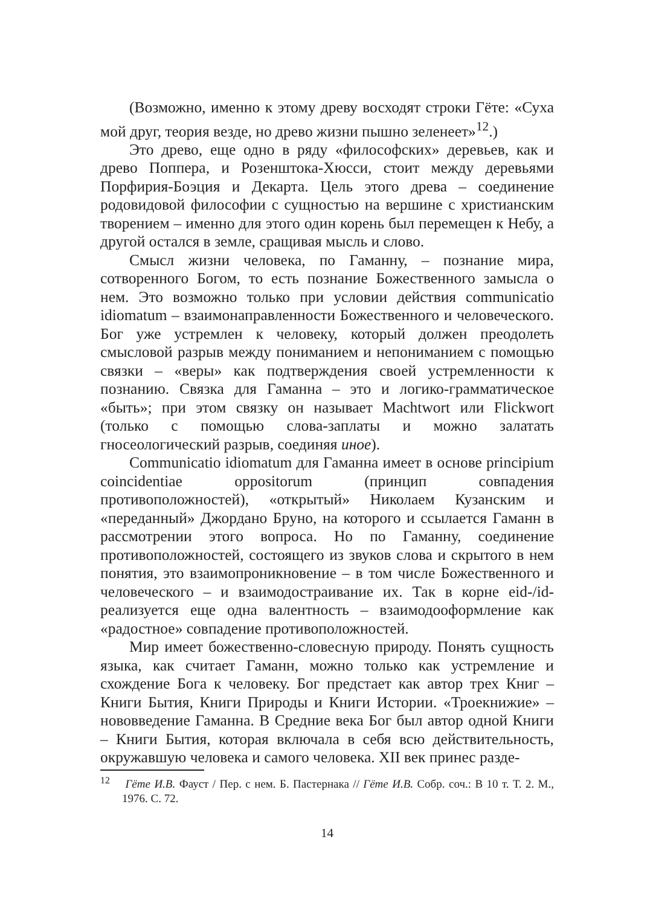(Возможно, именно к этому древу восходят строки Гёте: «Суха мой друг, теория везде, но древо жизни пышно зеленеет»<sup>12</sup>.)
Это древо, еще одно в ряду «философских» деревьев, как и древо Поппера, и Розенштока-Хюсси, стоит между деревьями Порфирия-Боэция и Декарта. Цель этого древа – соединение родовидовой философии с сущностью на вершине с христианским творением – именно для этого один корень был перемещен к Небу, а другой остался в земле, сращивая мысль и слово.
Смысл жизни человека, по Гаманну, – познание мира, сотворенного Богом, то есть познание Божественного замысла о нем. Это возможно только при условии действия communicatio idiomatum – взаимонаправленности Божественного и человеческого. Бог уже устремлен к человеку, который должен преодолеть смысловой разрыв между пониманием и непониманием с помощью связки – «веры» как подтверждения своей устремленности к познанию. Связка для Гаманна – это и логико-грамматическое «быть»; при этом связку он называет Machtwort или Flickwort (только с помощью слова-заплаты и можно залатать гносеологический разрыв, соединяя иное).
Communicatio idiomatum для Гаманна имеет в основе principium coincidentiae oppositorum (принцип совпадения противоположностей), «открытый» Николаем Кузанским и «переданный» Джордано Бруно, на которого и ссылается Гаманн в рассмотрении этого вопроса. Но по Гаманну, соединение противоположностей, состоящего из звуков слова и скрытого в нем понятия, это взаимопроникновение – в том числе Божественного и человеческого – и взаимодостраивание их. Так в корне eid-/id- реализуется еще одна валентность – взаимодооформление как «радостное» совпадение противоположностей.
Мир имеет божественно-словесную природу. Понять сущность языка, как считает Гаманн, можно только как устремление и схождение Бога к человеку. Бог предстает как автор трех Книг – Книги Бытия, Книги Природы и Книги Истории. «Троекнижие» – нововведение Гаманна. В Средние века Бог был автор одной Книги – Книги Бытия, которая включала в себя всю действительность, окружавшую человека и самого человека. XII век принес разде-
<sup>12</sup> Гёте И.В. Фауст / Пер. с нем. Б. Пастернака // Гёте И.В. Собр. соч.: В 10 т. Т. 2. М., 1976. С. 72.
14